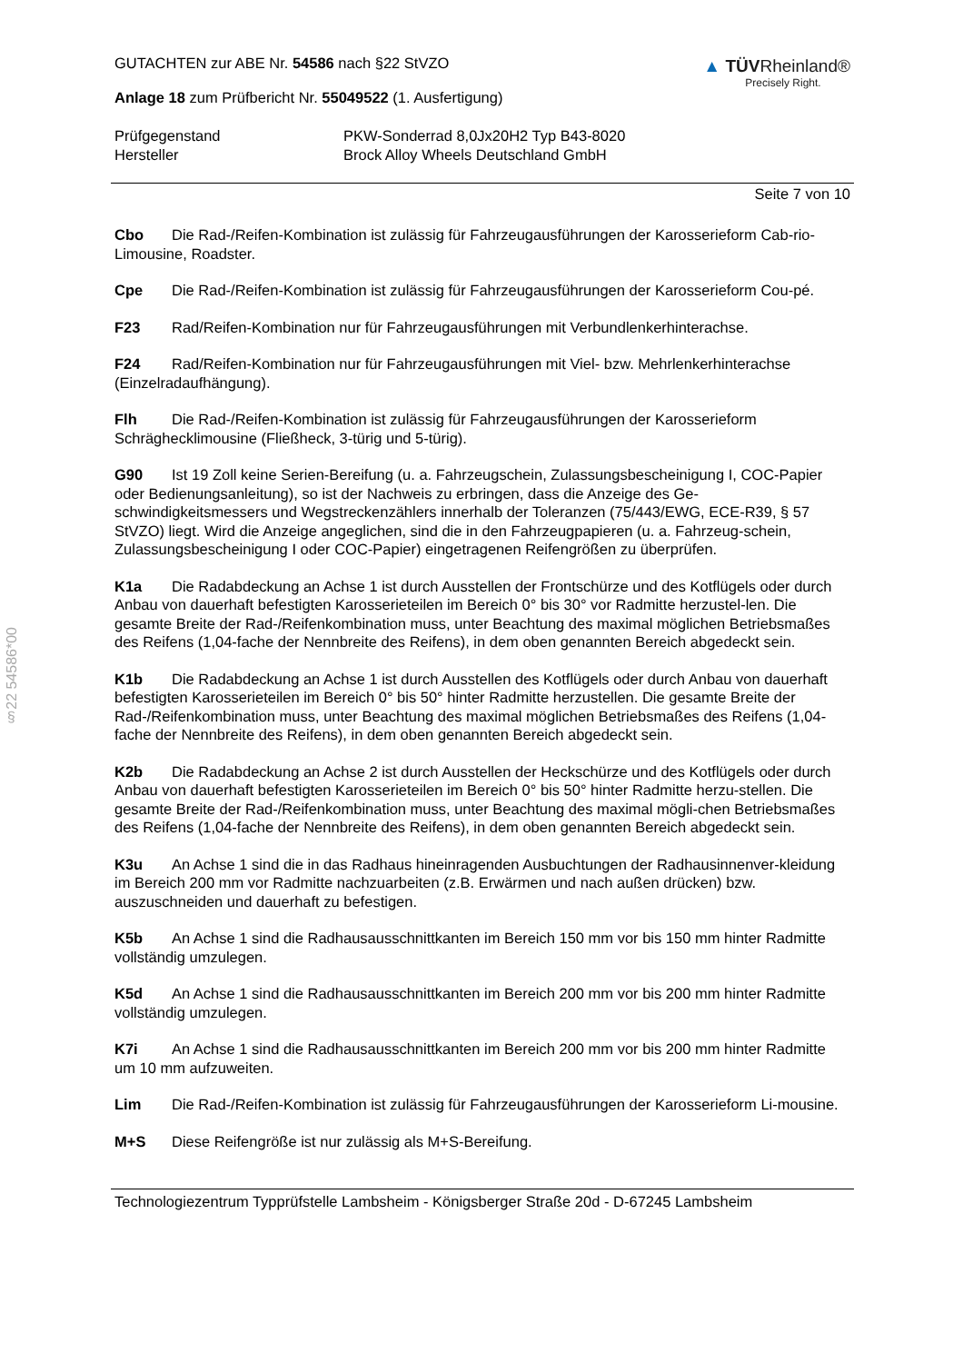§22 54586*00
GUTACHTEN zur ABE Nr. 54586 nach §22 StVZO
Anlage 18 zum Prüfbericht Nr. 55049522 (1. Ausfertigung)
▲ TÜVRheinland®
Precisely Right.
Prüfgegenstand
Hersteller
PKW-Sonderrad 8,0Jx20H2 Typ B43-8020
Brock Alloy Wheels Deutschland GmbH
Seite 7 von 10
Cbo Die Rad-/Reifen-Kombination ist zulässig für Fahrzeugausführungen der Karosserieform Cab-rio-Limousine, Roadster.
Cpe Die Rad-/Reifen-Kombination ist zulässig für Fahrzeugausführungen der Karosserieform Cou-pé.
F23 Rad/Reifen-Kombination nur für Fahrzeugausführungen mit Verbundlenkerhinterachse.
F24 Rad/Reifen-Kombination nur für Fahrzeugausführungen mit Viel- bzw. Mehrlenkerhinterachse (Einzelradaufhängung).
Flh Die Rad-/Reifen-Kombination ist zulässig für Fahrzeugausführungen der Karosserieform Schräghecklimousine (Fließheck, 3-türig und 5-türig).
G90 Ist 19 Zoll keine Serien-Bereifung (u. a. Fahrzeugschein, Zulassungsbescheinigung I, COC-Papier oder Bedienungsanleitung), so ist der Nachweis zu erbringen, dass die Anzeige des Ge-schwindigkeitsmessers und Wegstreckenzählers innerhalb der Toleranzen (75/443/EWG, ECE-R39, § 57 StVZO) liegt. Wird die Anzeige angeglichen, sind die in den Fahrzeugpapieren (u. a. Fahrzeug-schein, Zulassungsbescheinigung I oder COC-Papier) eingetragenen Reifengrößen zu überprüfen.
K1a Die Radabdeckung an Achse 1 ist durch Ausstellen der Frontschürze und des Kotflügels oder durch Anbau von dauerhaft befestigten Karosserieteilen im Bereich 0° bis 30° vor Radmitte herzustel-len. Die gesamte Breite der Rad-/Reifenkombination muss, unter Beachtung des maximal möglichen Betriebsmaßes des Reifens (1,04-fache der Nennbreite des Reifens), in dem oben genannten Bereich abgedeckt sein.
K1b Die Radabdeckung an Achse 1 ist durch Ausstellen des Kotflügels oder durch Anbau von dauerhaft befestigten Karosserieteilen im Bereich 0° bis 50° hinter Radmitte herzustellen. Die gesamte Breite der Rad-/Reifenkombination muss, unter Beachtung des maximal möglichen Betriebsmaßes des Reifens (1,04-fache der Nennbreite des Reifens), in dem oben genannten Bereich abgedeckt sein.
K2b Die Radabdeckung an Achse 2 ist durch Ausstellen der Heckschürze und des Kotflügels oder durch Anbau von dauerhaft befestigten Karosserieteilen im Bereich 0° bis 50° hinter Radmitte herzu-stellen. Die gesamte Breite der Rad-/Reifenkombination muss, unter Beachtung des maximal mögli-chen Betriebsmaßes des Reifens (1,04-fache der Nennbreite des Reifens), in dem oben genannten Bereich abgedeckt sein.
K3u An Achse 1 sind die in das Radhaus hineinragenden Ausbuchtungen der Radhausinnenver-kleidung im Bereich 200 mm vor Radmitte nachzuarbeiten (z.B. Erwärmen und nach außen drücken) bzw. auszuschneiden und dauerhaft zu befestigen.
K5b An Achse 1 sind die Radhausausschnittkanten im Bereich 150 mm vor bis 150 mm hinter Radmitte vollständig umzulegen.
K5d An Achse 1 sind die Radhausausschnittkanten im Bereich 200 mm vor bis 200 mm hinter Radmitte vollständig umzulegen.
K7i An Achse 1 sind die Radhausausschnittkanten im Bereich 200 mm vor bis 200 mm hinter Radmitte um 10 mm aufzuweiten.
Lim Die Rad-/Reifen-Kombination ist zulässig für Fahrzeugausführungen der Karosserieform Li-mousine.
M+S Diese Reifengröße ist nur zulässig als M+S-Bereifung.
Technologiezentrum Typprüfstelle Lambsheim - Königsberger Straße 20d - D-67245 Lambsheim